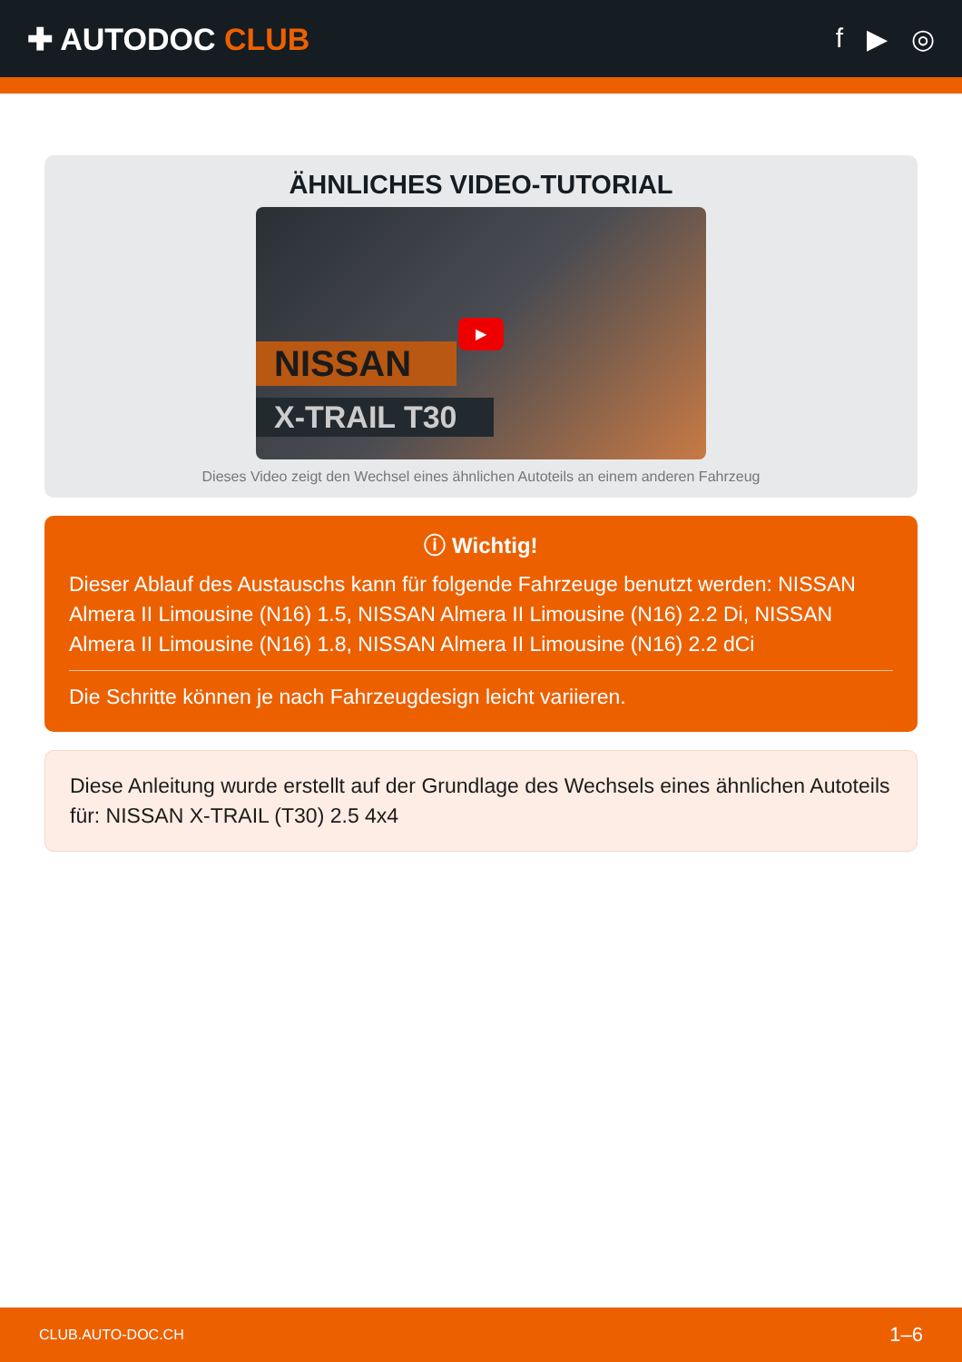✚ AUTODOC CLUB f ▶ ◎
ÄHNLICHES VIDEO-TUTORIAL
NISSAN
X-TRAIL T30
▶
Dieses Video zeigt den Wechsel eines ähnlichen Autoteils an einem anderen Fahrzeug
ⓘ Wichtig!
Dieser Ablauf des Austauschs kann für folgende Fahrzeuge benutzt werden: NISSAN Almera II Limousine (N16) 1.5, NISSAN Almera II Limousine (N16) 2.2 Di, NISSAN Almera II Limousine (N16) 1.8, NISSAN Almera II Limousine (N16) 2.2 dCi
Die Schritte können je nach Fahrzeugdesign leicht variieren.
Diese Anleitung wurde erstellt auf der Grundlage des Wechsels eines ähnlichen Autoteils für: NISSAN X-TRAIL (T30) 2.5 4x4
CLUB.AUTO-DOC.CH 1–6